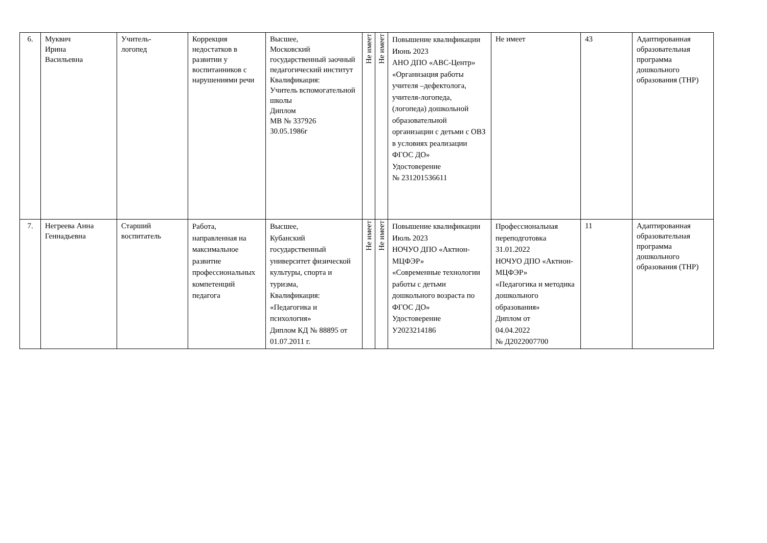| 6. | Муквич Ирина Васильевна | Учитель- логопед | Коррекция недостатков в развитии у воспитанников с нарушениями речи | Высшее, Московский государственный заочный педагогический институт Квалификация: Учитель вспомогательной школы Диплом МВ № 337926 30.05.1986г | Не имеет | Не имеет | Повышение квалификации Июнь 2023 АНО ДПО «АВС-Центр» «Организация работы учителя –дефектолога, учителя-логопеда, (логопеда) дошкольной образовательной организации с детьми с ОВЗ в условиях реализации ФГОС ДО» Удостоверение № 231201536611 | Не имеет | 43 | Адаптированная образовательная программа дошкольного образования (ТНР) |
| 7. | Негреева Анна Геннадьевна | Старший воспитатель | Работа, направленная на максимальное развитие профессиональных компетенций педагога | Высшее, Кубанский государственный университет физической культуры, спорта и туризма, Квалификация: «Педагогика и психология» Диплом КД № 88895 от 01.07.2011 г. | Не имеет | Не имеет | Повышение квалификации Июль 2023 НОЧУО ДПО «Актион-МЦФЭР» «Современные технологии работы с детьми дошкольного возраста по ФГОС ДО» Удостоверение У2023214186 | Профессиональная переподготовка 31.01.2022 НОЧУО ДПО «Актион-МЦФЭР» «Педагогика и методика дошкольного образования» Диплом от 04.04.2022 № Д2022007700 | 11 | Адаптированная образовательная программа дошкольного образования (ТНР) |